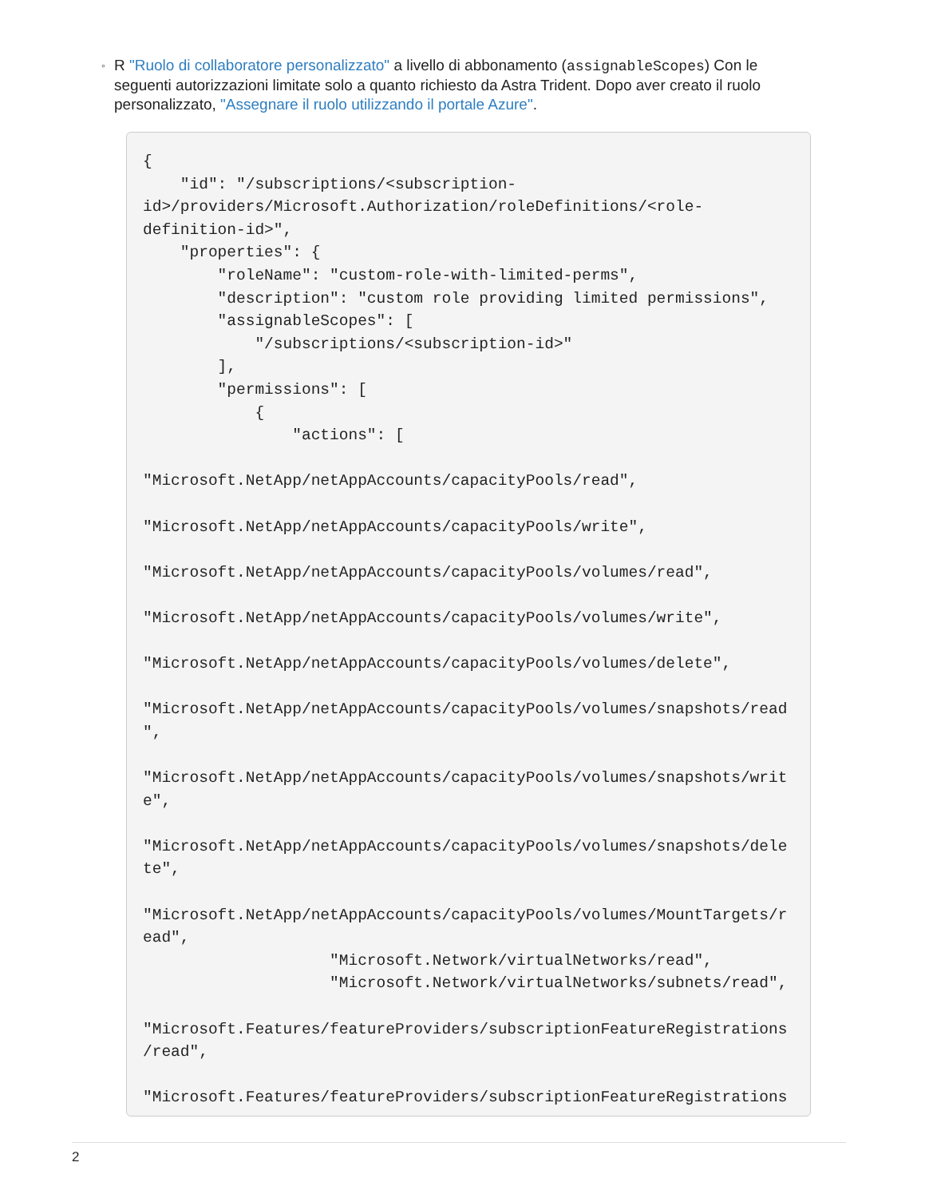◦ R "Ruolo di collaboratore personalizzato" a livello di abbonamento (assignableScopes) Con le seguenti autorizzazioni limitate solo a quanto richiesto da Astra Trident. Dopo aver creato il ruolo personalizzato, "Assegnare il ruolo utilizzando il portale Azure".
{
    "id": "/subscriptions/<subscription-
id>/providers/Microsoft.Authorization/roleDefinitions/<role-
definition-id>",
    "properties": {
        "roleName": "custom-role-with-limited-perms",
        "description": "custom role providing limited permissions",
        "assignableScopes": [
            "/subscriptions/<subscription-id>"
        ],
        "permissions": [
            {
                "actions": [

"Microsoft.NetApp/netAppAccounts/capacityPools/read",

"Microsoft.NetApp/netAppAccounts/capacityPools/write",

"Microsoft.NetApp/netAppAccounts/capacityPools/volumes/read",

"Microsoft.NetApp/netAppAccounts/capacityPools/volumes/write",

"Microsoft.NetApp/netAppAccounts/capacityPools/volumes/delete",

"Microsoft.NetApp/netAppAccounts/capacityPools/volumes/snapshots/read
",

"Microsoft.NetApp/netAppAccounts/capacityPools/volumes/snapshots/writ
e",

"Microsoft.NetApp/netAppAccounts/capacityPools/volumes/snapshots/dele
te",

"Microsoft.NetApp/netAppAccounts/capacityPools/volumes/MountTargets/r
ead",
                    "Microsoft.Network/virtualNetworks/read",
                    "Microsoft.Network/virtualNetworks/subnets/read",

"Microsoft.Features/featureProviders/subscriptionFeatureRegistrations
/read",

"Microsoft.Features/featureProviders/subscriptionFeatureRegistrations
2